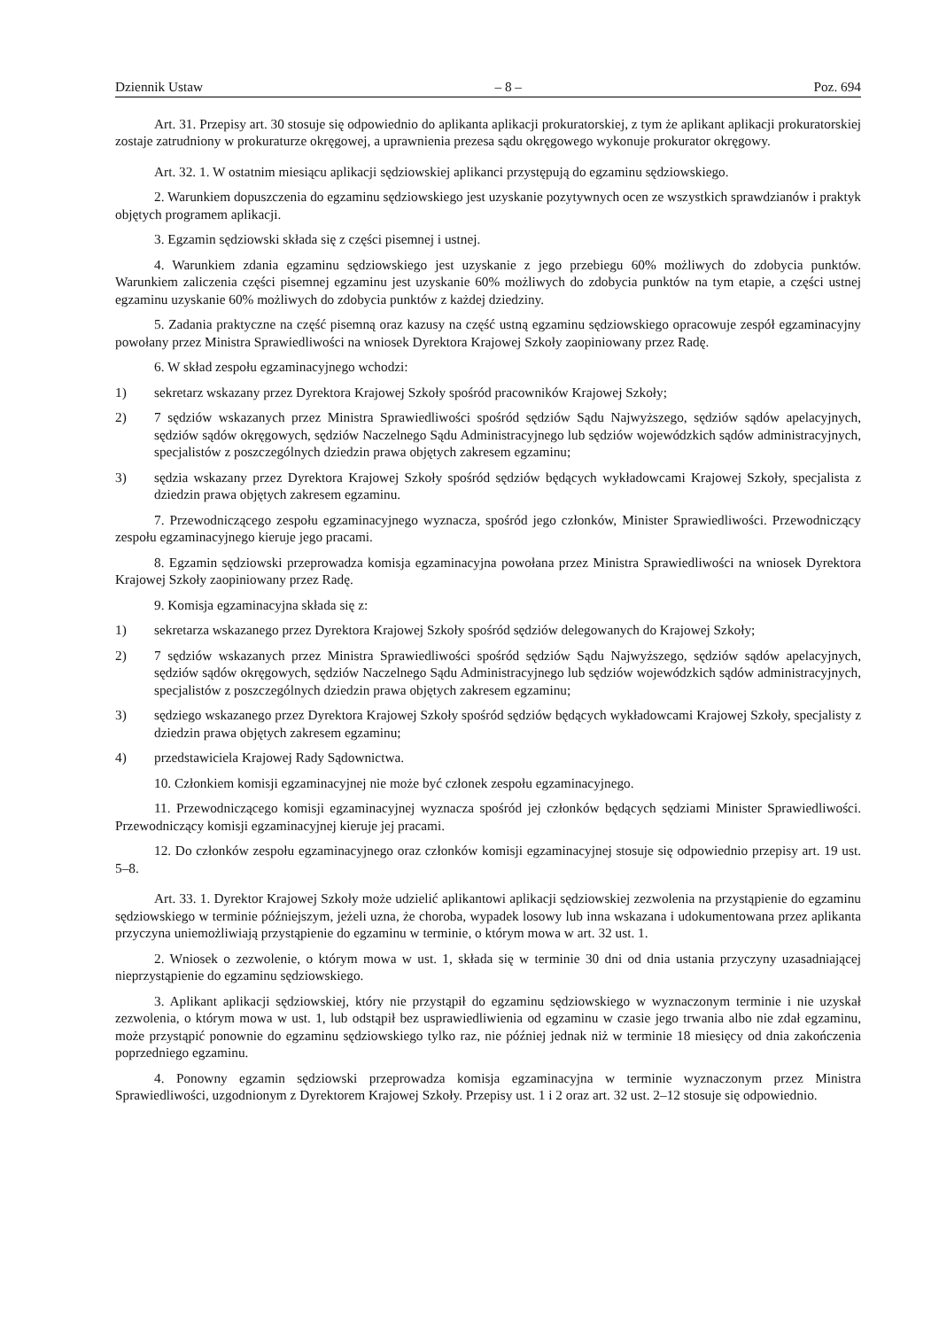Dziennik Ustaw – 8 – Poz. 694
Art. 31. Przepisy art. 30 stosuje się odpowiednio do aplikanta aplikacji prokuratorskiej, z tym że aplikant aplikacji prokuratorskiej zostaje zatrudniony w prokuraturze okręgowej, a uprawnienia prezesa sądu okręgowego wykonuje prokurator okręgowy.
Art. 32. 1. W ostatnim miesiącu aplikacji sędziowskiej aplikanci przystępują do egzaminu sędziowskiego.
2. Warunkiem dopuszczenia do egzaminu sędziowskiego jest uzyskanie pozytywnych ocen ze wszystkich sprawdzianów i praktyk objętych programem aplikacji.
3. Egzamin sędziowski składa się z części pisemnej i ustnej.
4. Warunkiem zdania egzaminu sędziowskiego jest uzyskanie z jego przebiegu 60% możliwych do zdobycia punktów. Warunkiem zaliczenia części pisemnej egzaminu jest uzyskanie 60% możliwych do zdobycia punktów na tym etapie, a części ustnej egzaminu uzyskanie 60% możliwych do zdobycia punktów z każdej dziedziny.
5. Zadania praktyczne na część pisemną oraz kazusy na część ustną egzaminu sędziowskiego opracowuje zespół egzaminacyjny powołany przez Ministra Sprawiedliwości na wniosek Dyrektora Krajowej Szkoły zaopiniowany przez Radę.
6. W skład zespołu egzaminacyjnego wchodzi:
1) sekretarz wskazany przez Dyrektora Krajowej Szkoły spośród pracowników Krajowej Szkoły;
2) 7 sędziów wskazanych przez Ministra Sprawiedliwości spośród sędziów Sądu Najwyższego, sędziów sądów apelacyjnych, sędziów sądów okręgowych, sędziów Naczelnego Sądu Administracyjnego lub sędziów wojewódzkich sądów administracyjnych, specjalistów z poszczególnych dziedzin prawa objętych zakresem egzaminu;
3) sędzia wskazany przez Dyrektora Krajowej Szkoły spośród sędziów będących wykładowcami Krajowej Szkoły, specjalista z dziedzin prawa objętych zakresem egzaminu.
7. Przewodniczącego zespołu egzaminacyjnego wyznacza, spośród jego członków, Minister Sprawiedliwości. Przewodniczący zespołu egzaminacyjnego kieruje jego pracami.
8. Egzamin sędziowski przeprowadza komisja egzaminacyjna powołana przez Ministra Sprawiedliwości na wniosek Dyrektora Krajowej Szkoły zaopiniowany przez Radę.
9. Komisja egzaminacyjna składa się z:
1) sekretarza wskazanego przez Dyrektora Krajowej Szkoły spośród sędziów delegowanych do Krajowej Szkoły;
2) 7 sędziów wskazanych przez Ministra Sprawiedliwości spośród sędziów Sądu Najwyższego, sędziów sądów apelacyjnych, sędziów sądów okręgowych, sędziów Naczelnego Sądu Administracyjnego lub sędziów wojewódzkich sądów administracyjnych, specjalistów z poszczególnych dziedzin prawa objętych zakresem egzaminu;
3) sędziego wskazanego przez Dyrektora Krajowej Szkoły spośród sędziów będących wykładowcami Krajowej Szkoły, specjalisty z dziedzin prawa objętych zakresem egzaminu;
4) przedstawiciela Krajowej Rady Sądownictwa.
10. Członkiem komisji egzaminacyjnej nie może być członek zespołu egzaminacyjnego.
11. Przewodniczącego komisji egzaminacyjnej wyznacza spośród jej członków będących sędziami Minister Sprawiedliwości. Przewodniczący komisji egzaminacyjnej kieruje jej pracami.
12. Do członków zespołu egzaminacyjnego oraz członków komisji egzaminacyjnej stosuje się odpowiednio przepisy art. 19 ust. 5–8.
Art. 33. 1. Dyrektor Krajowej Szkoły może udzielić aplikantowi aplikacji sędziowskiej zezwolenia na przystąpienie do egzaminu sędziowskiego w terminie późniejszym, jeżeli uzna, że choroba, wypadek losowy lub inna wskazana i udokumentowana przez aplikanta przyczyna uniemożliwiają przystąpienie do egzaminu w terminie, o którym mowa w art. 32 ust. 1.
2. Wniosek o zezwolenie, o którym mowa w ust. 1, składa się w terminie 30 dni od dnia ustania przyczyny uzasadniającej nieprzystąpienie do egzaminu sędziowskiego.
3. Aplikant aplikacji sędziowskiej, który nie przystąpił do egzaminu sędziowskiego w wyznaczonym terminie i nie uzyskał zezwolenia, o którym mowa w ust. 1, lub odstąpił bez usprawiedliwienia od egzaminu w czasie jego trwania albo nie zdał egzaminu, może przystąpić ponownie do egzaminu sędziowskiego tylko raz, nie później jednak niż w terminie 18 miesięcy od dnia zakończenia poprzedniego egzaminu.
4. Ponowny egzamin sędziowski przeprowadza komisja egzaminacyjna w terminie wyznaczonym przez Ministra Sprawiedliwości, uzgodnionym z Dyrektorem Krajowej Szkoły. Przepisy ust. 1 i 2 oraz art. 32 ust. 2–12 stosuje się odpowiednio.